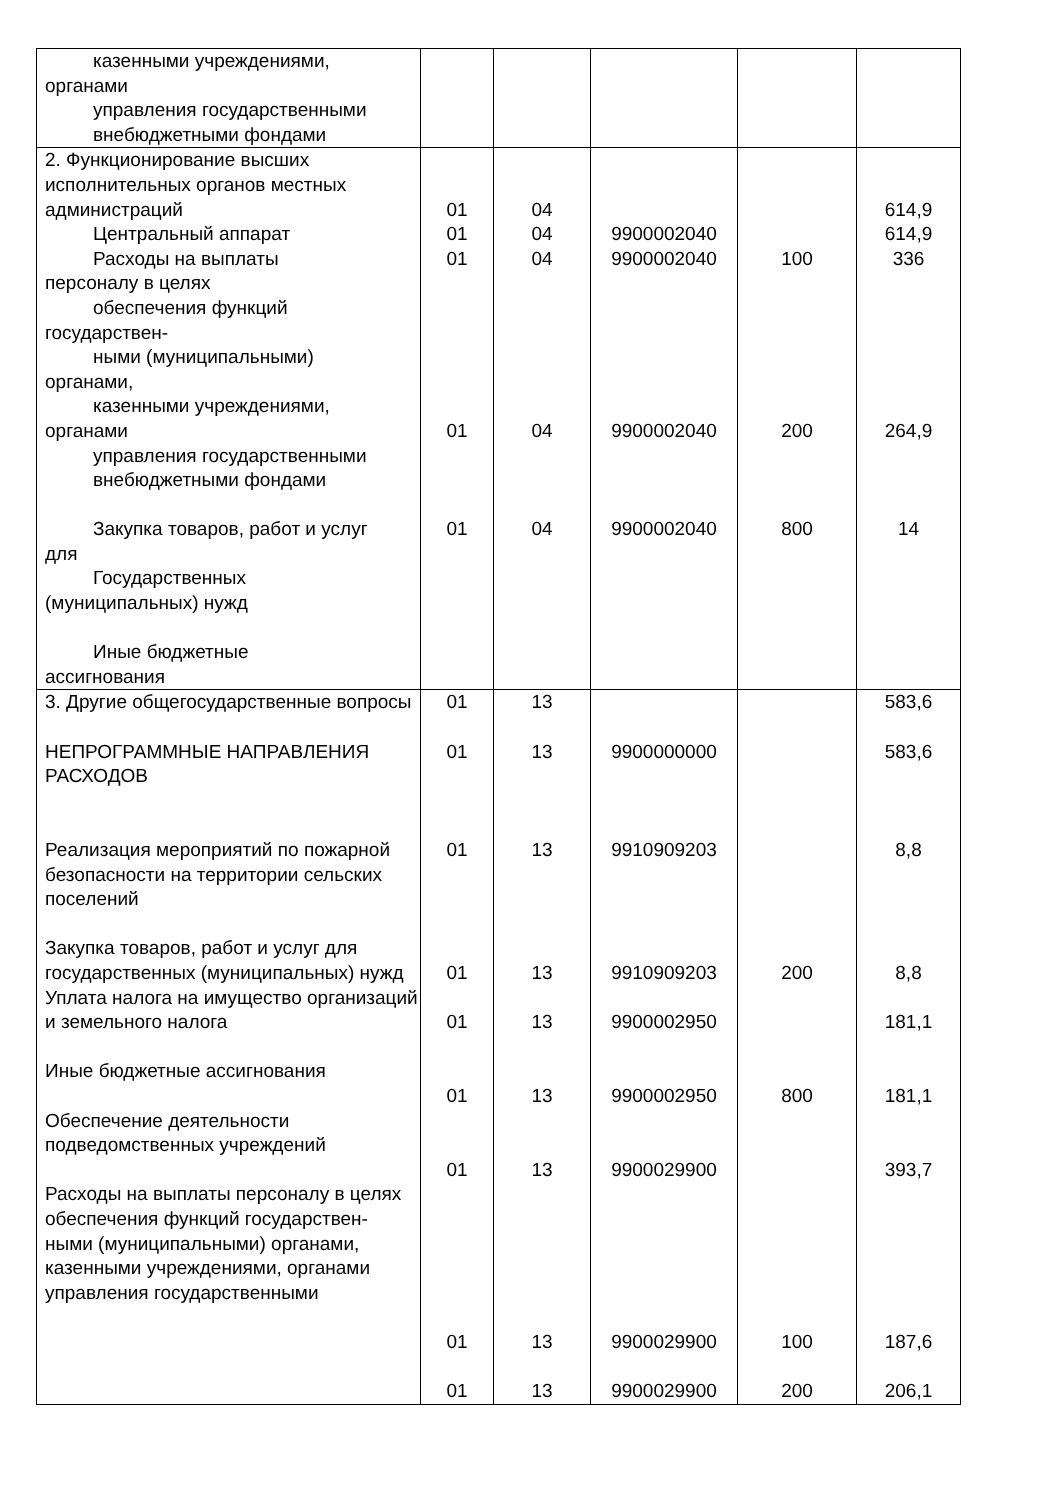| казенными учреждениями, органами управления государственными внебюджетными фондами | | | | | |
| 2. Функционирование высших исполнительных органов местных администраций Центральный аппарат Расходы на выплаты персоналу в целях обеспечения функций государствен- ными (муниципальными) органами, казенными учреждениями, органами управления государственными внебюджетными фондами Закупка товаров, работ и услуг для Государственных (муниципальных) нужд Иные бюджетные ассигнования | 01 01 01 01 01 | 04 04 04 04 04 | 9900002040 9900002040 9900002040 9900002040 | 100 200 800 | 614,9 614,9 336 264,9 14 |
| 3. Другие общегосударственные вопросы НЕПРОГРАММНЫЕ НАПРАВЛЕНИЯ РАСХОДОВ Реализация мероприятий по пожарной безопасности на территории сельских поселений Закупка товаров, работ и услуг для государственных (муниципальных) нужд Уплата налога на имущество организаций и земельного налога Иные бюджетные ассигнования Обеспечение деятельности подведомственных учреждений Расходы на выплаты персоналу в целях обеспечения функций государствен- ными (муниципальными) органами, казенными учреждениями, органами управления государственными | 01 01 01 01 01 01 01 01 01 | 13 13 13 13 13 13 13 13 13 | 9900000000 9910909203 9910909203 9900002950 9900002950 9900029900 9900029900 9900029900 | 200 800 100 200 | 583,6 583,6 8,8 8,8 181,1 181,1 393,7 187,6 206,1 |